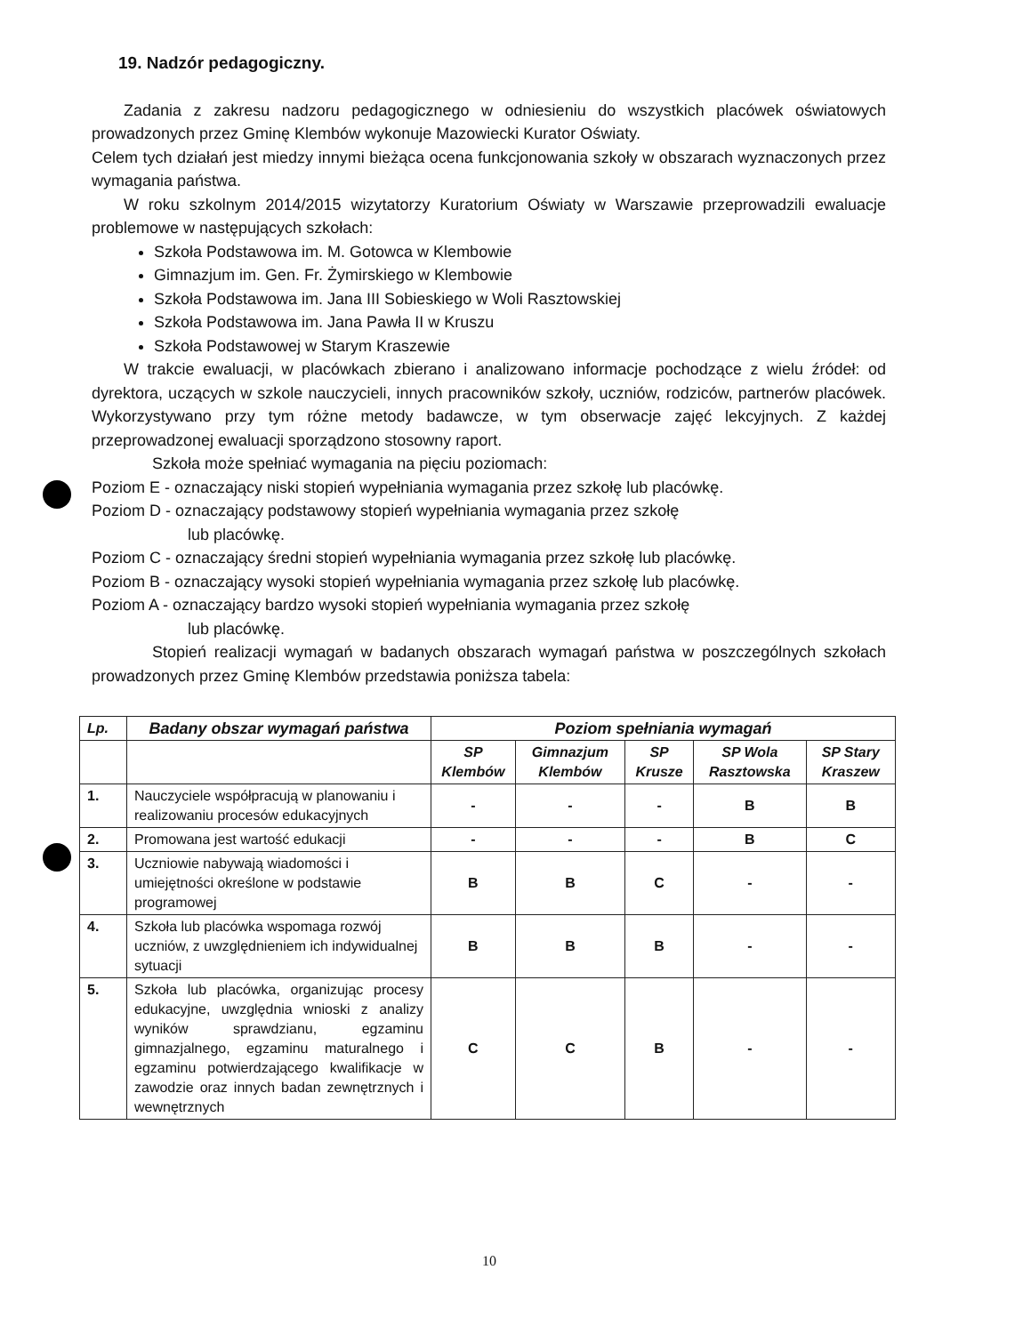19. Nadzór pedagogiczny.
Zadania z zakresu nadzoru pedagogicznego w odniesieniu do wszystkich placówek oświatowych prowadzonych przez Gminę Klembów wykonuje Mazowiecki Kurator Oświaty.
Celem tych działań jest miedzy innymi bieżąca ocena funkcjonowania szkoły w obszarach wyznaczonych przez wymagania państwa.
W roku szkolnym 2014/2015 wizytatorzy Kuratorium Oświaty w Warszawie przeprowadzili ewaluacje problemowe w następujących szkołach:
Szkoła Podstawowa im. M. Gotowca w Klembowie
Gimnazjum im. Gen. Fr. Żymirskiego w Klembowie
Szkoła Podstawowa im. Jana III Sobieskiego w Woli Rasztowskiej
Szkoła Podstawowa im. Jana Pawła II w Kruszu
Szkoła Podstawowej w Starym Kraszewie
W trakcie ewaluacji, w placówkach zbierano i analizowano informacje pochodzące z wielu źródeł: od dyrektora, uczących w szkole nauczycieli, innych pracowników szkoły, uczniów, rodziców, partnerów placówek. Wykorzystywano przy tym różne metody badawcze, w tym obserwacje zajęć lekcyjnych. Z każdej przeprowadzonej ewaluacji sporządzono stosowny raport.
Szkoła może spełniać wymagania na pięciu poziomach:
Poziom E - oznaczający niski stopień wypełniania wymagania przez szkołę lub placówkę.
Poziom D - oznaczający podstawowy stopień wypełniania wymagania przez szkołę
lub placówkę.
Poziom C - oznaczający średni stopień wypełniania wymagania przez szkołę lub placówkę.
Poziom B - oznaczający wysoki stopień wypełniania wymagania przez szkołę lub placówkę.
Poziom A - oznaczający bardzo wysoki stopień wypełniania wymagania przez szkołę
lub placówkę.
Stopień realizacji wymagań w badanych obszarach wymagań państwa w poszczególnych szkołach prowadzonych przez Gminę Klembów przedstawia poniższa tabela:
| Lp. | Badany obszar wymagań państwa | Poziom spełniania wymagań | | | | |
| --- | --- | --- | --- | --- | --- | --- |
| | | SP Klembów | Gimnazjum Klembów | SP Krusze | SP Wola Rasztowska | SP Stary Kraszew |
| 1. | Nauczyciele współpracują w planowaniu i realizowaniu procesów edukacyjnych | - | - | - | B | B |
| 2. | Promowana jest wartość edukacji | - | - | - | B | C |
| 3. | Uczniowie nabywają wiadomości i umiejętności określone w podstawie programowej | B | B | C | - | - |
| 4. | Szkoła lub placówka wspomaga rozwój uczniów, z uwzględnieniem ich indywidualnej sytuacji | B | B | B | - | - |
| 5. | Szkoła lub placówka, organizując procesy edukacyjne, uwzględnia wnioski z analizy wyników sprawdzianu, egzaminu gimnazjalnego, egzaminu maturalnego i egzaminu potwierdzającego kwalifikacje w zawodzie oraz innych badan zewnętrznych i wewnętrznych | C | C | B | - | - |
10